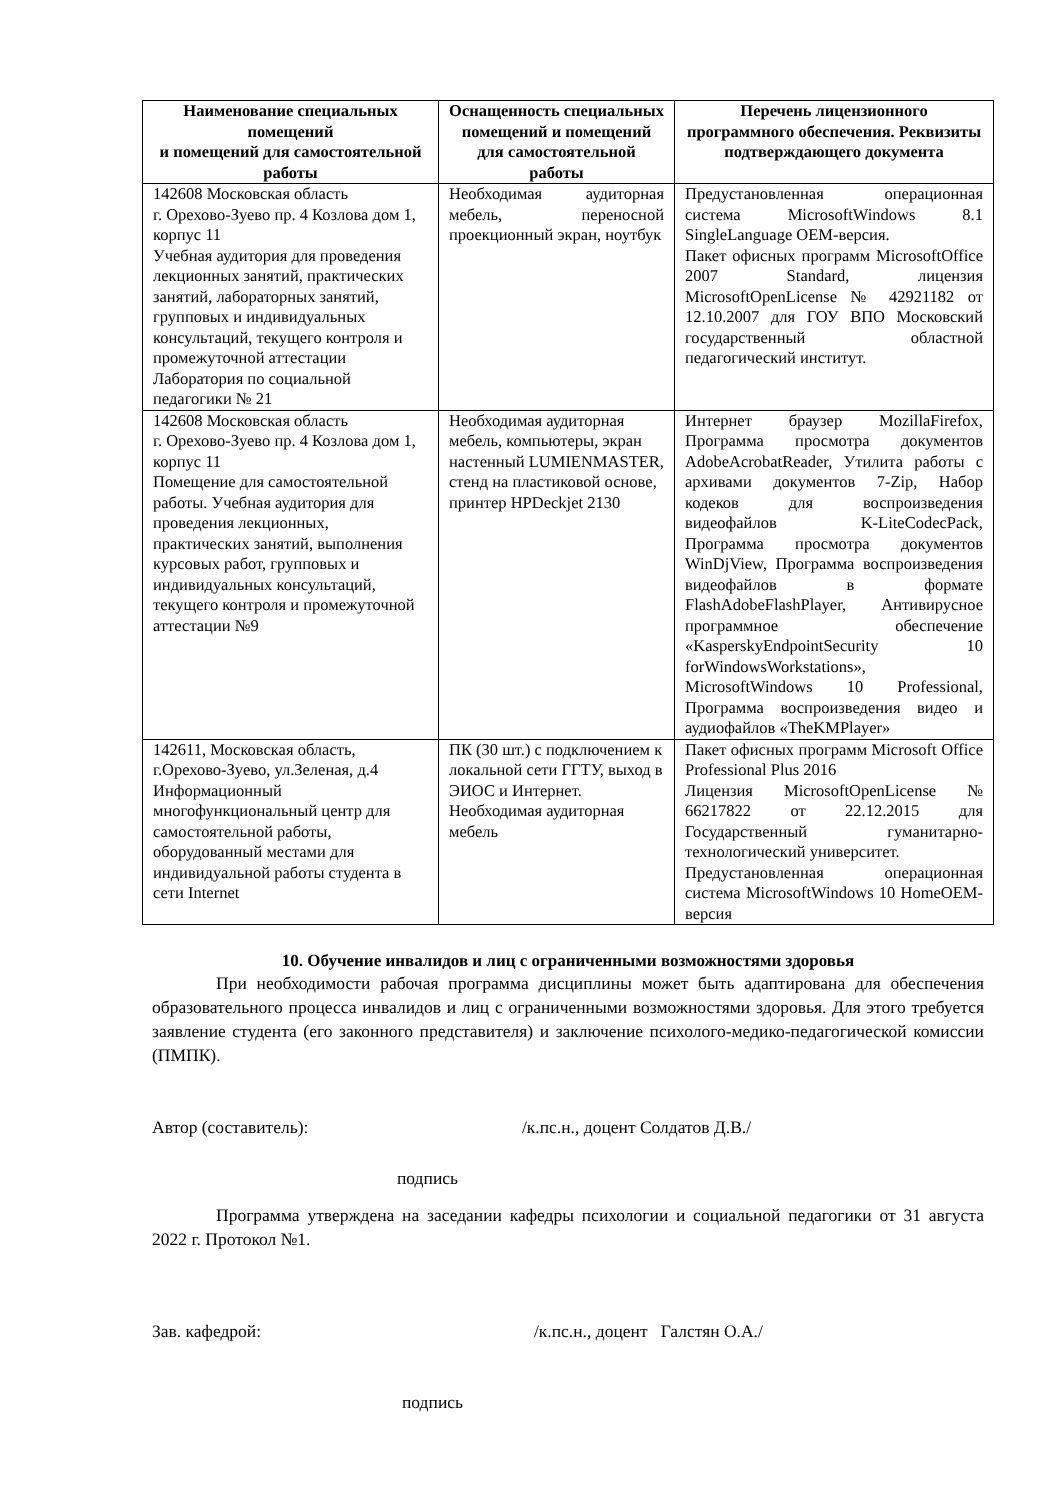| Наименование специальных помещений и помещений для самостоятельной работы | Оснащенность специальных помещений и помещений для самостоятельной работы | Перечень лицензионного программного обеспечения. Реквизиты подтверждающего документа |
| --- | --- | --- |
| 142608 Московская область г. Орехово-Зуево пр. 4 Козлова дом 1, корпус 11 Учебная аудитория для проведения лекционных занятий, практических занятий, лабораторных занятий, групповых и индивидуальных консультаций, текущего контроля и промежуточной аттестации Лаборатория по социальной педагогики № 21 | Необходимая аудиторная мебель, переносной проекционный экран, ноутбук | Предустановленная операционная система MicrosoftWindows 8.1 SingleLanguage OEM-версия. Пакет офисных программ MicrosoftOffice 2007 Standard, лицензия MicrosoftOpenLicense № 42921182 от 12.10.2007 для ГОУ ВПО Московский государственный областной педагогический институт. |
| 142608 Московская область г. Орехово-Зуево пр. 4 Козлова дом 1, корпус 11 Помещение для самостоятельной работы. Учебная аудитория для проведения лекционных, практических занятий, выполнения курсовых работ, групповых и индивидуальных консультаций, текущего контроля и промежуточной аттестации №9 | Необходимая аудиторная мебель, компьютеры, экран настенный LUMIENMASTER, стенд на пластиковой основе, принтер HPDeckjet 2130 | Интернет браузер MozillaFirefox, Программа просмотра документов AdobeAcrobatReader, Утилита работы с архивами документов 7-Zip, Набор кодеков для воспроизведения видеофайлов K-LiteCodecPack, Программа просмотра документов WinDjView, Программа воспроизведения видеофайлов в формате FlashAdobeFlashPlayer, Антивирусное программное обеспечение «KasperskyEndpointSecurity 10 forWindowsWorkstations», MicrosoftWindows 10 Professional, Программа воспроизведения видео и аудиофайлов «TheKMPlayer» |
| 142611, Московская область, г.Орехово-Зуево, ул.Зеленая, д.4 Информационный многофункциональный центр для самостоятельной работы, оборудованный местами для индивидуальной работы студента в сети Internet | ПК (30 шт.) с подключением к локальной сети ГГТУ, выход в ЭИОС и Интернет. Необходимая аудиторная мебель | Пакет офисных программ Microsoft Office Professional Plus 2016 Лицензия MicrosoftOpenLicense № 66217822 от 22.12.2015 для Государственный гуманитарно-технологический университет. Предустановленная операционная система MicrosoftWindows 10 HomeOEM-версия |
10. Обучение инвалидов и лиц с ограниченными возможностями здоровья
При необходимости рабочая программа дисциплины может быть адаптирована для обеспечения образовательного процесса инвалидов и лиц с ограниченными возможностями здоровья. Для этого требуется заявление студента (его законного представителя) и заключение психолого-медико-педагогической комиссии (ПМПК).
Автор (составитель): /к.пс.н., доцент Солдатов Д.В./
подпись
Программа утверждена на заседании кафедры психологии и социальной педагогики от 31 августа 2022 г. Протокол №1.
Зав. кафедрой: /к.пс.н., доцент Галстян О.А./
подпись